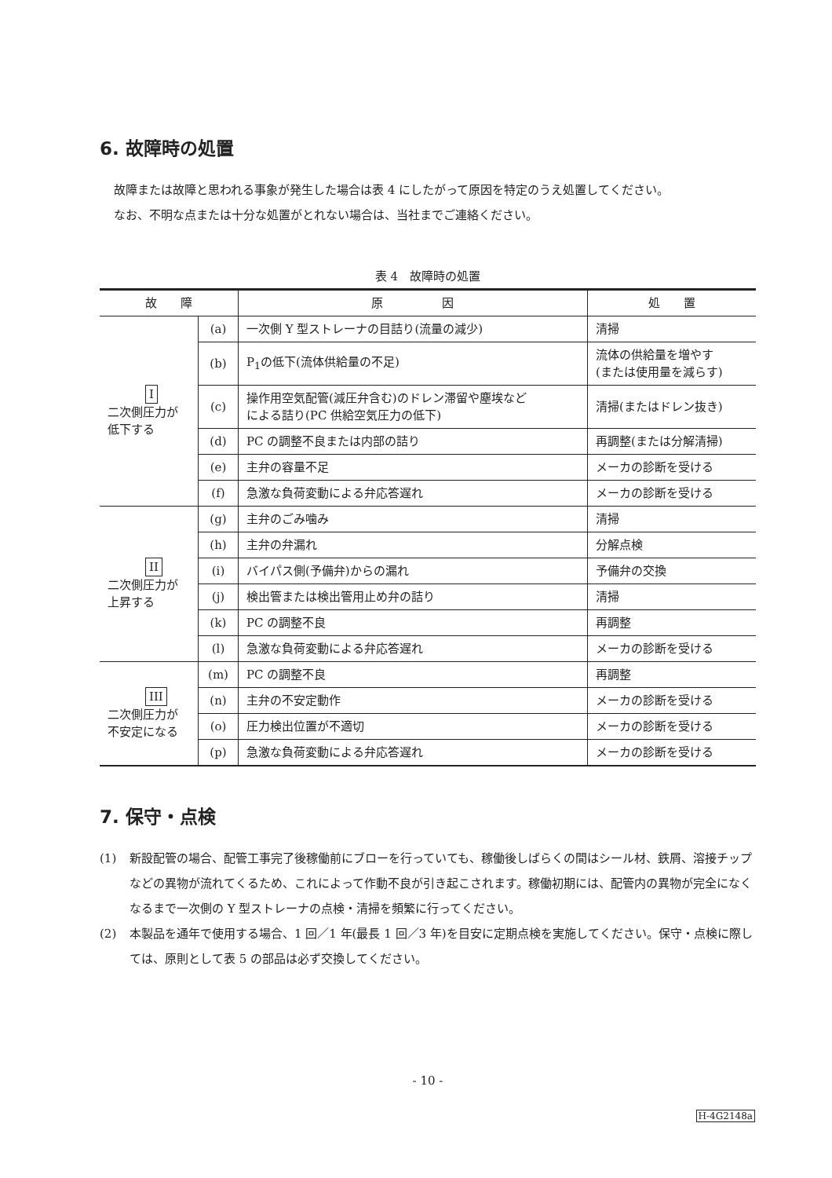6. 故障時の処置
故障または故障と思われる事象が発生した場合は表 4 にしたがって原因を特定のうえ処置してください。
なお、不明な点または十分な処置がとれない場合は、当社までご連絡ください。
表 4　故障時の処置
| 故 障 | | 原 因 | 処 置 |
| --- | --- | --- | --- |
| I 二次側圧力が 低下する | (a) | 一次側 Y 型ストレーナの目詰り(流量の減少) | 清掃 |
| | (b) | P<sub>1</sub>の低下(流体供給量の不足) | 流体の供給量を増やす (または使用量を減らす) |
| | (c) | 操作用空気配管(減圧弁含む)のドレン滞留や塵埃など による詰り(PC 供給空気圧力の低下) | 清掃(またはドレン抜き) |
| | (d) | PC の調整不良または内部の詰り | 再調整(または分解清掃) |
| | (e) | 主弁の容量不足 | メーカの診断を受ける |
| | (f) | 急激な負荷変動による弁応答遅れ | メーカの診断を受ける |
| II 二次側圧力が 上昇する | (g) | 主弁のごみ噛み | 清掃 |
| | (h) | 主弁の弁漏れ | 分解点検 |
| | (i) | バイパス側(予備弁)からの漏れ | 予備弁の交換 |
| | (j) | 検出管または検出管用止め弁の詰り | 清掃 |
| | (k) | PC の調整不良 | 再調整 |
| | (l) | 急激な負荷変動による弁応答遅れ | メーカの診断を受ける |
| III 二次側圧力が 不安定になる | (m) | PC の調整不良 | 再調整 |
| | (n) | 主弁の不安定動作 | メーカの診断を受ける |
| | (o) | 圧力検出位置が不適切 | メーカの診断を受ける |
| | (p) | 急激な負荷変動による弁応答遅れ | メーカの診断を受ける |
7. 保守・点検
(1) 新設配管の場合、配管工事完了後稼働前にブローを行っていても、稼働後しばらくの間はシール材、鉄屑、溶接チップなどの異物が流れてくるため、これによって作動不良が引き起こされます。稼働初期には、配管内の異物が完全になくなるまで一次側の Y 型ストレーナの点検・清掃を頻繁に行ってください。
(2) 本製品を通年で使用する場合、1 回／1 年(最長 1 回／3 年)を目安に定期点検を実施してください。保守・点検に際しては、原則として表 5 の部品は必ず交換してください。
- 10 -
H-4G2148a